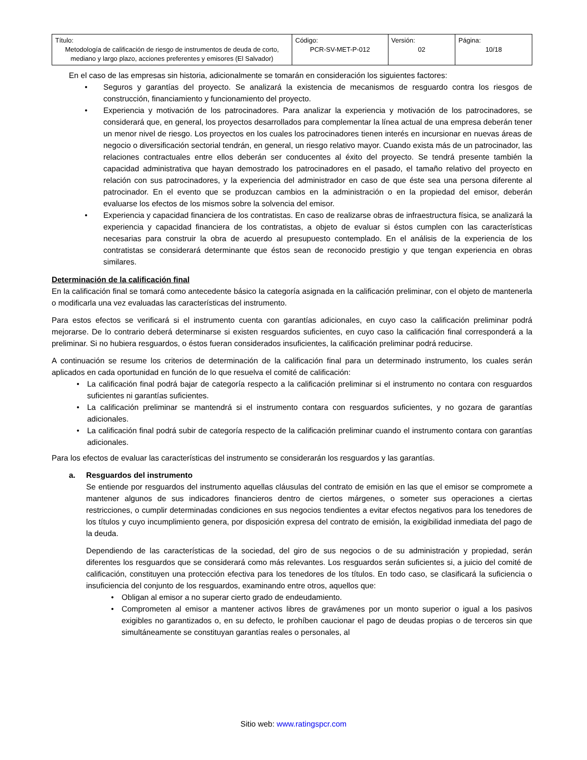| Título: Metodología de calificación de riesgo de instrumentos de deuda de corto, mediano y largo plazo, acciones preferentes y emisores (El Salvador) | Código: PCR-SV-MET-P-012 | Versión: 02 | Página: 10/18 |
En el caso de las empresas sin historia, adicionalmente se tomarán en consideración los siguientes factores:
• Seguros y garantías del proyecto. Se analizará la existencia de mecanismos de resguardo contra los riesgos de construcción, financiamiento y funcionamiento del proyecto.
• Experiencia y motivación de los patrocinadores. Para analizar la experiencia y motivación de los patrocinadores, se considerará que, en general, los proyectos desarrollados para complementar la línea actual de una empresa deberán tener un menor nivel de riesgo. Los proyectos en los cuales los patrocinadores tienen interés en incursionar en nuevas áreas de negocio o diversificación sectorial tendrán, en general, un riesgo relativo mayor. Cuando exista más de un patrocinador, las relaciones contractuales entre ellos deberán ser conducentes al éxito del proyecto. Se tendrá presente también la capacidad administrativa que hayan demostrado los patrocinadores en el pasado, el tamaño relativo del proyecto en relación con sus patrocinadores, y la experiencia del administrador en caso de que éste sea una persona diferente al patrocinador. En el evento que se produzcan cambios en la administración o en la propiedad del emisor, deberán evaluarse los efectos de los mismos sobre la solvencia del emisor.
• Experiencia y capacidad financiera de los contratistas. En caso de realizarse obras de infraestructura física, se analizará la experiencia y capacidad financiera de los contratistas, a objeto de evaluar si éstos cumplen con las características necesarias para construir la obra de acuerdo al presupuesto contemplado. En el análisis de la experiencia de los contratistas se considerará determinante que éstos sean de reconocido prestigio y que tengan experiencia en obras similares.
Determinación de la calificación final
En la calificación final se tomará como antecedente básico la categoría asignada en la calificación preliminar, con el objeto de mantenerla o modificarla una vez evaluadas las características del instrumento.
Para estos efectos se verificará si el instrumento cuenta con garantías adicionales, en cuyo caso la calificación preliminar podrá mejorarse. De lo contrario deberá determinarse si existen resguardos suficientes, en cuyo caso la calificación final corresponderá a la preliminar. Si no hubiera resguardos, o éstos fueran considerados insuficientes, la calificación preliminar podrá reducirse.
A continuación se resume los criterios de determinación de la calificación final para un determinado instrumento, los cuales serán aplicados en cada oportunidad en función de lo que resuelva el comité de calificación:
• La calificación final podrá bajar de categoría respecto a la calificación preliminar si el instrumento no contara con resguardos suficientes ni garantías suficientes.
• La calificación preliminar se mantendrá si el instrumento contara con resguardos suficientes, y no gozara de garantías adicionales.
• La calificación final podrá subir de categoría respecto de la calificación preliminar cuando el instrumento contara con garantías adicionales.
Para los efectos de evaluar las características del instrumento se considerarán los resguardos y las garantías.
a. Resguardos del instrumento
Se entiende por resguardos del instrumento aquellas cláusulas del contrato de emisión en las que el emisor se compromete a mantener algunos de sus indicadores financieros dentro de ciertos márgenes, o someter sus operaciones a ciertas restricciones, o cumplir determinadas condiciones en sus negocios tendientes a evitar efectos negativos para los tenedores de los títulos y cuyo incumplimiento genera, por disposición expresa del contrato de emisión, la exigibilidad inmediata del pago de la deuda.
Dependiendo de las características de la sociedad, del giro de sus negocios o de su administración y propiedad, serán diferentes los resguardos que se considerará como más relevantes. Los resguardos serán suficientes si, a juicio del comité de calificación, constituyen una protección efectiva para los tenedores de los títulos. En todo caso, se clasificará la suficiencia o insuficiencia del conjunto de los resguardos, examinando entre otros, aquellos que:
• Obligan al emisor a no superar cierto grado de endeudamiento.
• Comprometen al emisor a mantener activos libres de gravámenes por un monto superior o igual a los pasivos exigibles no garantizados o, en su defecto, le prohíben caucionar el pago de deudas propias o de terceros sin que simultáneamente se constituyan garantías reales o personales, al
Sitio web: www.ratingspcr.com